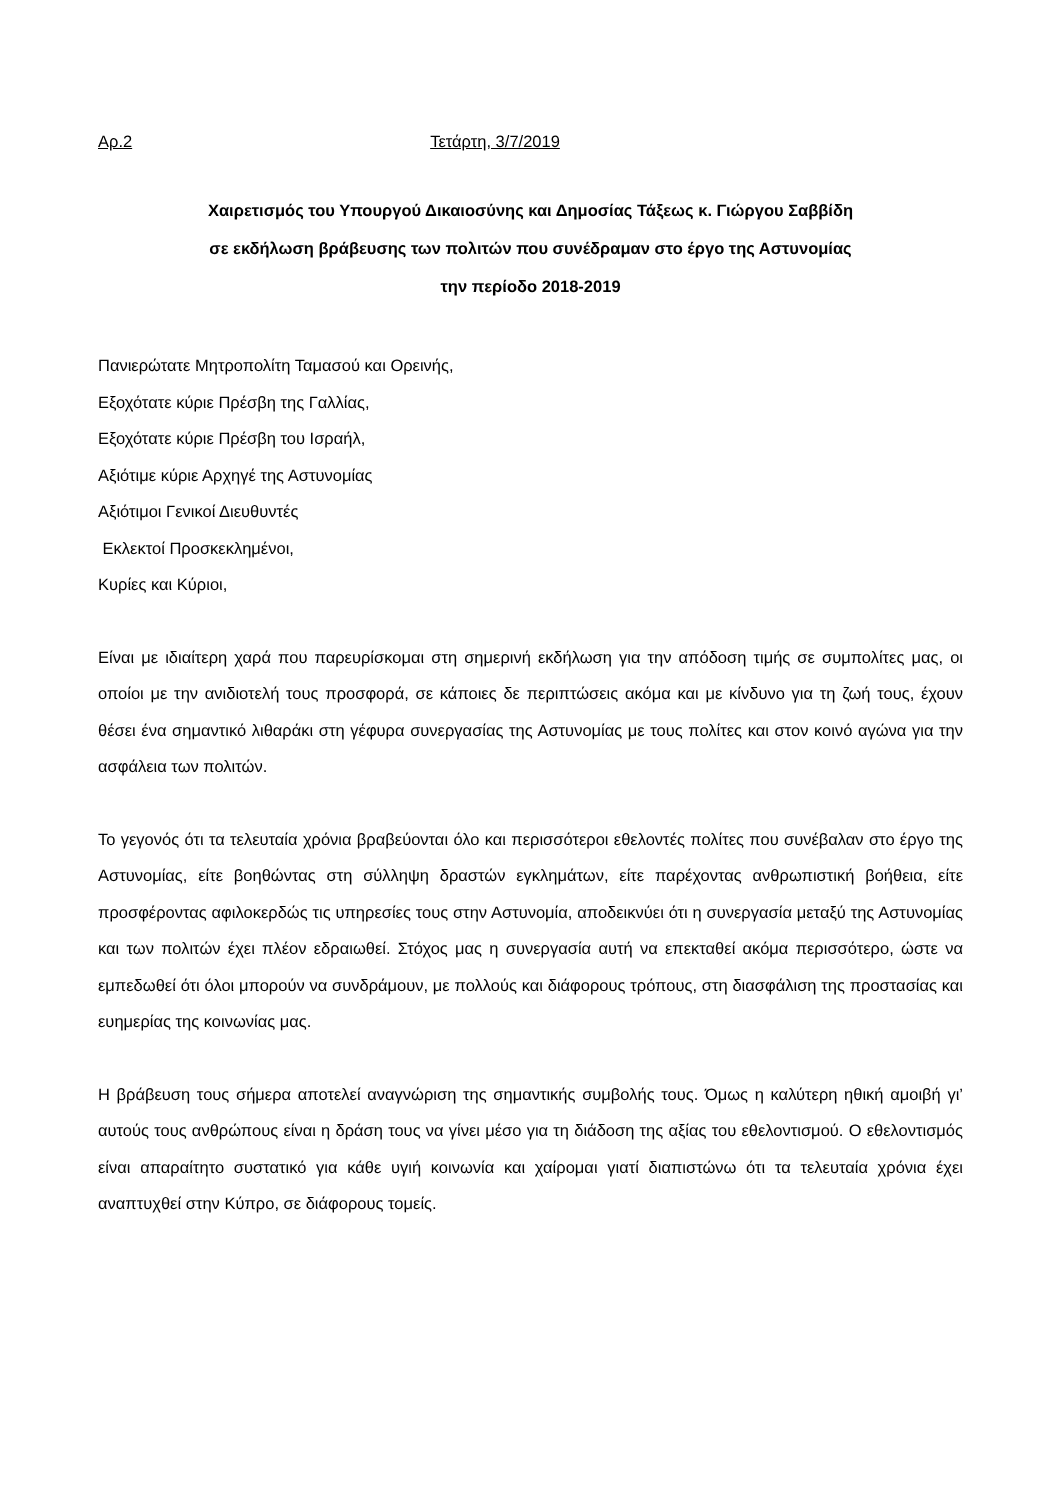Αρ.2 Τετάρτη, 3/7/2019
Χαιρετισμός του Υπουργού Δικαιοσύνης και Δημοσίας Τάξεως κ. Γιώργου Σαββίδη
σε εκδήλωση βράβευσης των πολιτών που συνέδραμαν στο έργο της Αστυνομίας
την περίοδο 2018-2019
Πανιερώτατε Μητροπολίτη Ταμασού και Ορεινής,
Εξοχότατε κύριε Πρέσβη της Γαλλίας,
Εξοχότατε κύριε Πρέσβη του Ισραήλ,
Αξιότιμε κύριε Αρχηγέ της Αστυνομίας
Αξιότιμοι Γενικοί Διευθυντές
Εκλεκτοί Προσκεκλημένοι,
Κυρίες και Κύριοι,
Είναι με ιδιαίτερη χαρά που παρευρίσκομαι στη σημερινή εκδήλωση για την απόδοση τιμής σε συμπολίτες μας, οι οποίοι με την ανιδιοτελή τους προσφορά, σε κάποιες δε περιπτώσεις ακόμα και με κίνδυνο για τη ζωή τους, έχουν θέσει ένα σημαντικό λιθαράκι στη γέφυρα συνεργασίας της Αστυνομίας με τους πολίτες και στον κοινό αγώνα για την ασφάλεια των πολιτών.
Το γεγονός ότι τα τελευταία χρόνια βραβεύονται όλο και περισσότεροι εθελοντές πολίτες που συνέβαλαν στο έργο της Αστυνομίας, είτε βοηθώντας στη σύλληψη δραστών εγκλημάτων, είτε παρέχοντας ανθρωπιστική βοήθεια, είτε προσφέροντας αφιλοκερδώς τις υπηρεσίες τους στην Αστυνομία, αποδεικνύει ότι η συνεργασία μεταξύ της Αστυνομίας και των πολιτών έχει πλέον εδραιωθεί. Στόχος μας η συνεργασία αυτή να επεκταθεί ακόμα περισσότερο, ώστε να εμπεδωθεί ότι όλοι μπορούν να συνδράμουν, με πολλούς και διάφορους τρόπους, στη διασφάλιση της προστασίας και ευημερίας της κοινωνίας μας.
Η βράβευση τους σήμερα αποτελεί αναγνώριση της σημαντικής συμβολής τους. Όμως η καλύτερη ηθική αμοιβή γι’ αυτούς τους ανθρώπους είναι η δράση τους να γίνει μέσο για τη διάδοση της αξίας του εθελοντισμού. Ο εθελοντισμός είναι απαραίτητο συστατικό για κάθε υγιή κοινωνία και χαίρομαι γιατί διαπιστώνω ότι τα τελευταία χρόνια έχει αναπτυχθεί στην Κύπρο, σε διάφορους τομείς.